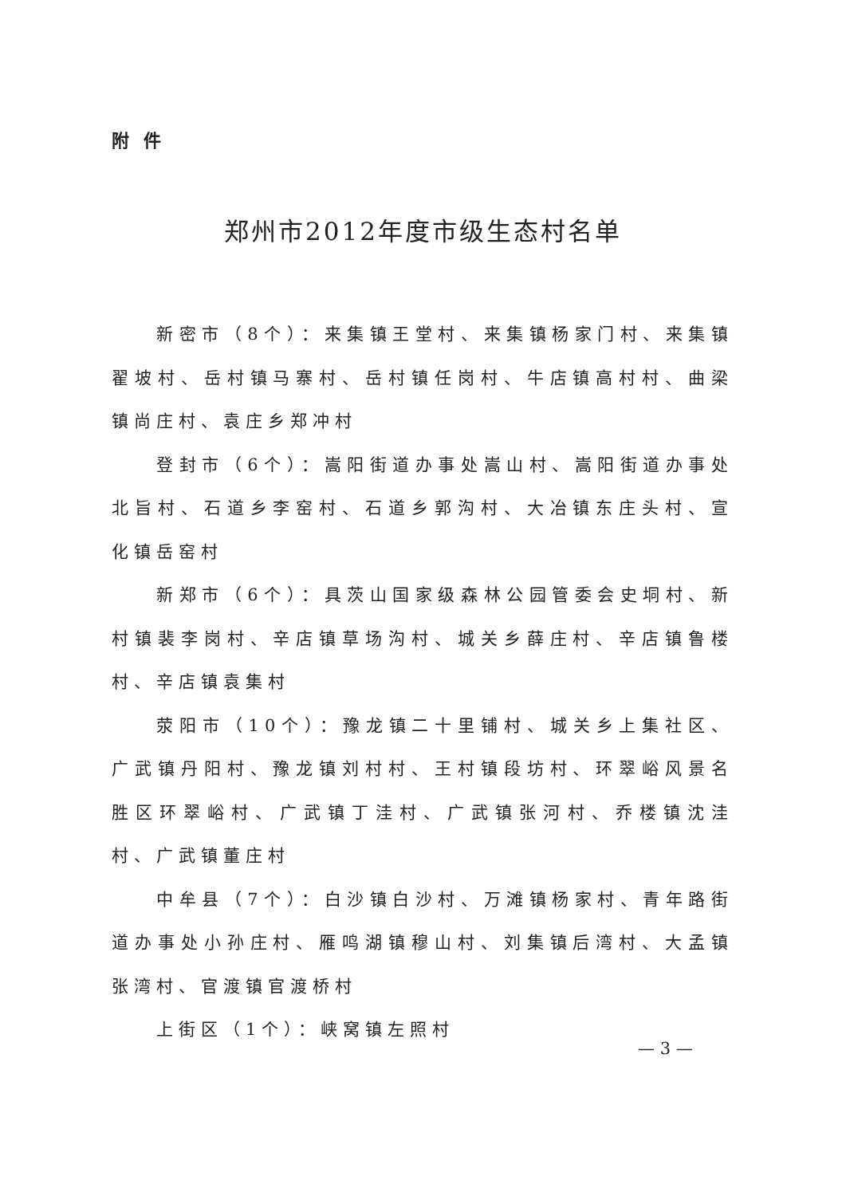附件
郑州市2012年度市级生态村名单
新密市（8个）：来集镇王堂村、来集镇杨家门村、来集镇翟坡村、岳村镇马寨村、岳村镇任岗村、牛店镇高村村、曲梁镇尚庄村、袁庄乡郑冲村
登封市（6个）：嵩阳街道办事处嵩山村、嵩阳街道办事处北旨村、石道乡李窑村、石道乡郭沟村、大冶镇东庄头村、宣化镇岳窑村
新郑市（6个）：具茨山国家级森林公园管委会史垌村、新村镇裴李岗村、辛店镇草场沟村、城关乡薛庄村、辛店镇鲁楼村、辛店镇袁集村
荥阳市（10个）：豫龙镇二十里铺村、城关乡上集社区、广武镇丹阳村、豫龙镇刘村村、王村镇段坊村、环翠峪风景名胜区环翠峪村、广武镇丁洼村、广武镇张河村、乔楼镇沈洼村、广武镇董庄村
中牟县（7个）：白沙镇白沙村、万滩镇杨家村、青年路街道办事处小孙庄村、雁鸣湖镇穆山村、刘集镇后湾村、大孟镇张湾村、官渡镇官渡桥村
上街区（1个）：峡窝镇左照村
— 3 —